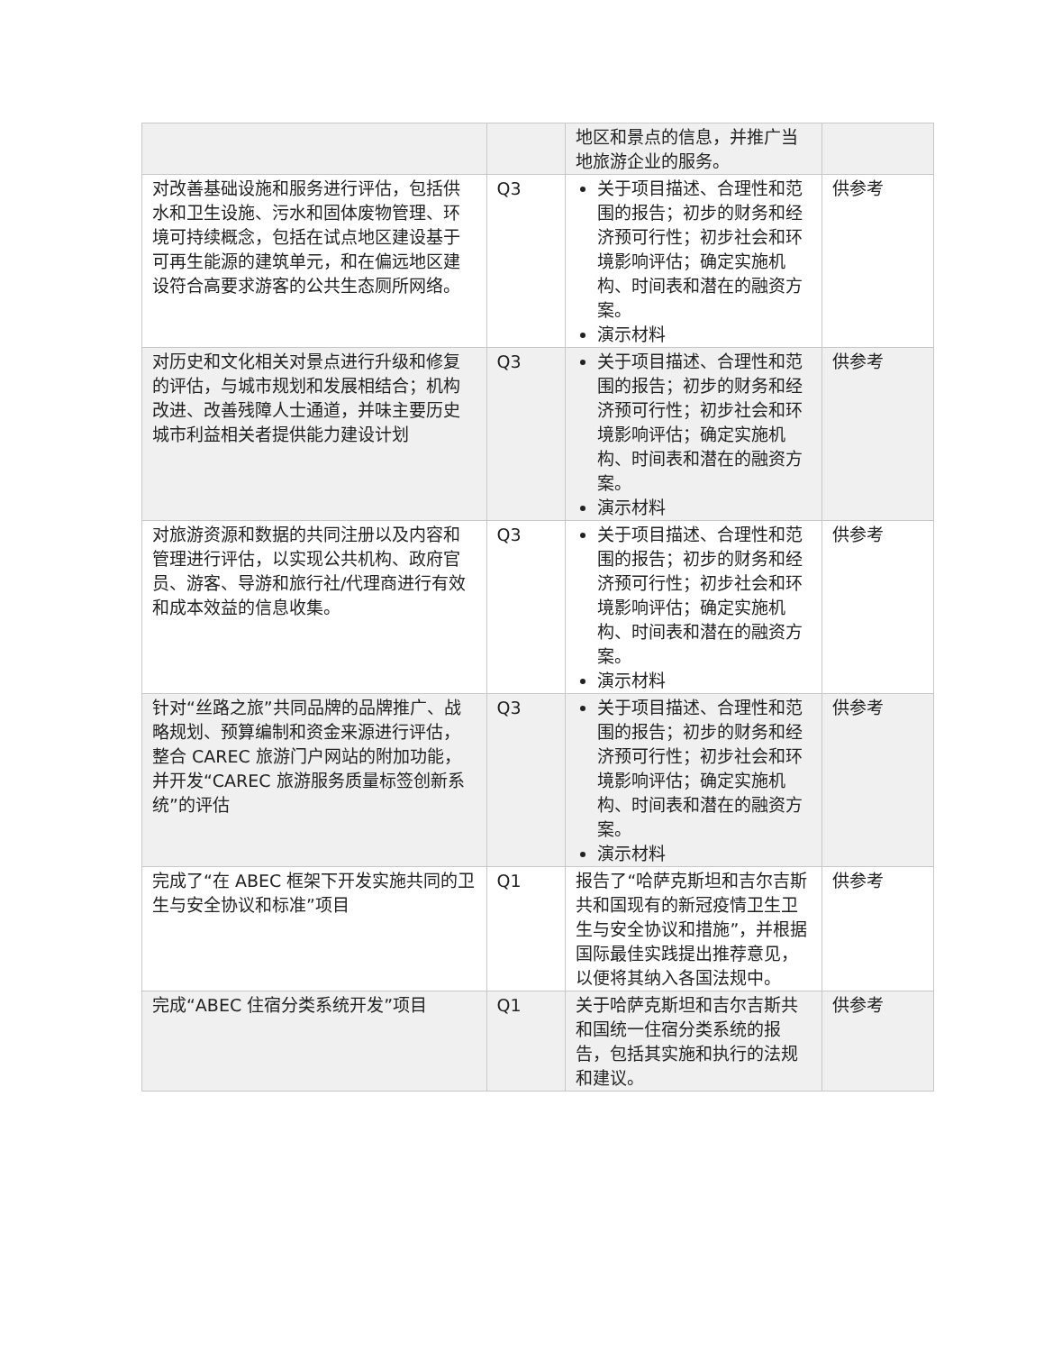| | | 地区和景点的信息，并推广当地旅游企业的服务。 | |
| 对改善基础设施和服务进行评估，包括供水和卫生设施、污水和固体废物管理、环境可持续概念，包括在试点地区建设基于可再生能源的建筑单元，和在偏远地区建设符合高要求游客的公共生态厕所网络。 | Q3 | 关于项目描述、合理性和范围的报告；初步的财务和经济预可行性；初步社会和环境影响评估；确定实施机构、时间表和潜在的融资方案。 演示材料 | 供参考 |
| 对历史和文化相关对景点进行升级和修复的评估，与城市规划和发展相结合；机构改进、改善残障人士通道，并味主要历史城市利益相关者提供能力建设计划 | Q3 | 关于项目描述、合理性和范围的报告；初步的财务和经济预可行性；初步社会和环境影响评估；确定实施机构、时间表和潜在的融资方案。 演示材料 | 供参考 |
| 对旅游资源和数据的共同注册以及内容和管理进行评估，以实现公共机构、政府官员、游客、导游和旅行社/代理商进行有效和成本效益的信息收集。 | Q3 | 关于项目描述、合理性和范围的报告；初步的财务和经济预可行性；初步社会和环境影响评估；确定实施机构、时间表和潜在的融资方案。 演示材料 | 供参考 |
| 针对“丝路之旅”共同品牌的品牌推广、战略规划、预算编制和资金来源进行评估，整合 CAREC 旅游门户网站的附加功能，并开发“CAREC 旅游服务质量标签创新系统”的评估 | Q3 | 关于项目描述、合理性和范围的报告；初步的财务和经济预可行性；初步社会和环境影响评估；确定实施机构、时间表和潜在的融资方案。 演示材料 | 供参考 |
| 完成了“在 ABEC 框架下开发实施共同的卫生与安全协议和标准”项目 | Q1 | 报告了“哈萨克斯坦和吉尔吉斯共和国现有的新冠疫情卫生卫生与安全协议和措施”，并根据国际最佳实践提出推荐意见，以便将其纳入各国法规中。 | 供参考 |
| 完成“ABEC 住宿分类系统开发”项目 | Q1 | 关于哈萨克斯坦和吉尔吉斯共和国统一住宿分类系统的报告，包括其实施和执行的法规和建议。 | 供参考 |